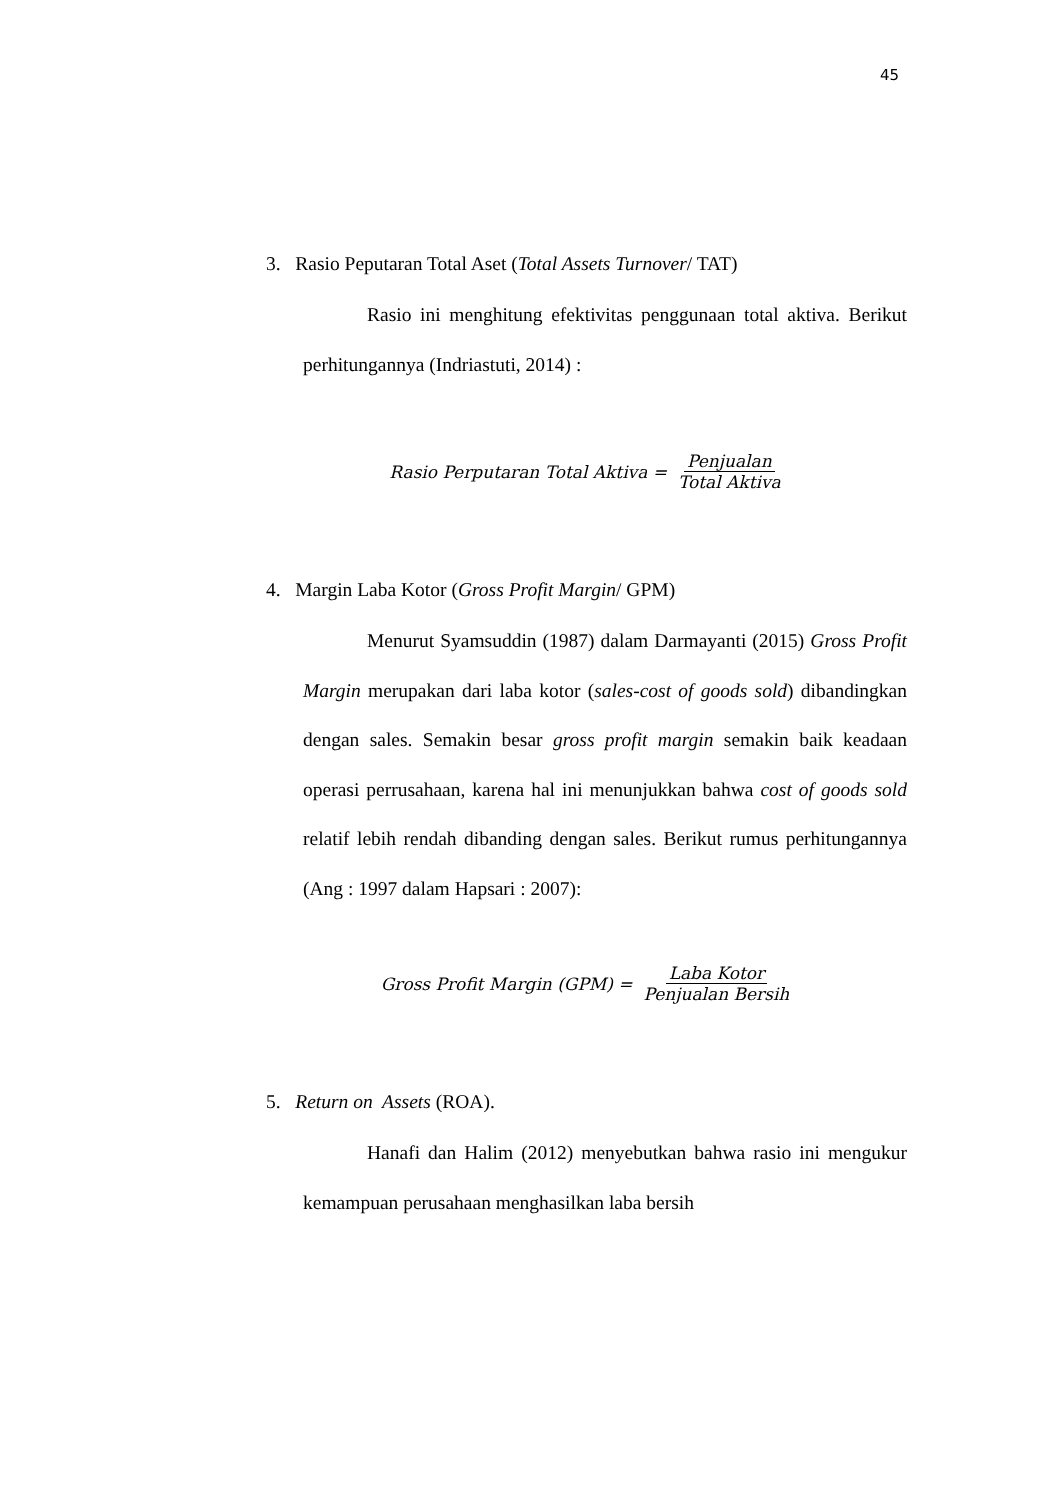45
3. Rasio Peputaran Total Aset (Total Assets Turnover/ TAT)
Rasio ini menghitung efektivitas penggunaan total aktiva. Berikut perhitungannya (Indriastuti, 2014) :
Rasio Perputaran Total Aktiva = Penjualan Total Aktiva
4. Margin Laba Kotor (Gross Profit Margin/ GPM)
Menurut Syamsuddin (1987) dalam Darmayanti (2015) Gross Profit Margin merupakan dari laba kotor (sales-cost of goods sold) dibandingkan dengan sales. Semakin besar gross profit margin semakin baik keadaan operasi perrusahaan, karena hal ini menunjukkan bahwa cost of goods sold relatif lebih rendah dibanding dengan sales. Berikut rumus perhitungannya (Ang : 1997 dalam Hapsari : 2007):
Gross Profit Margin (GPM) = Laba Kotor Penjualan Bersih
5. Return on Assets (ROA).
Hanafi dan Halim (2012) menyebutkan bahwa rasio ini mengukur kemampuan perusahaan menghasilkan laba bersih